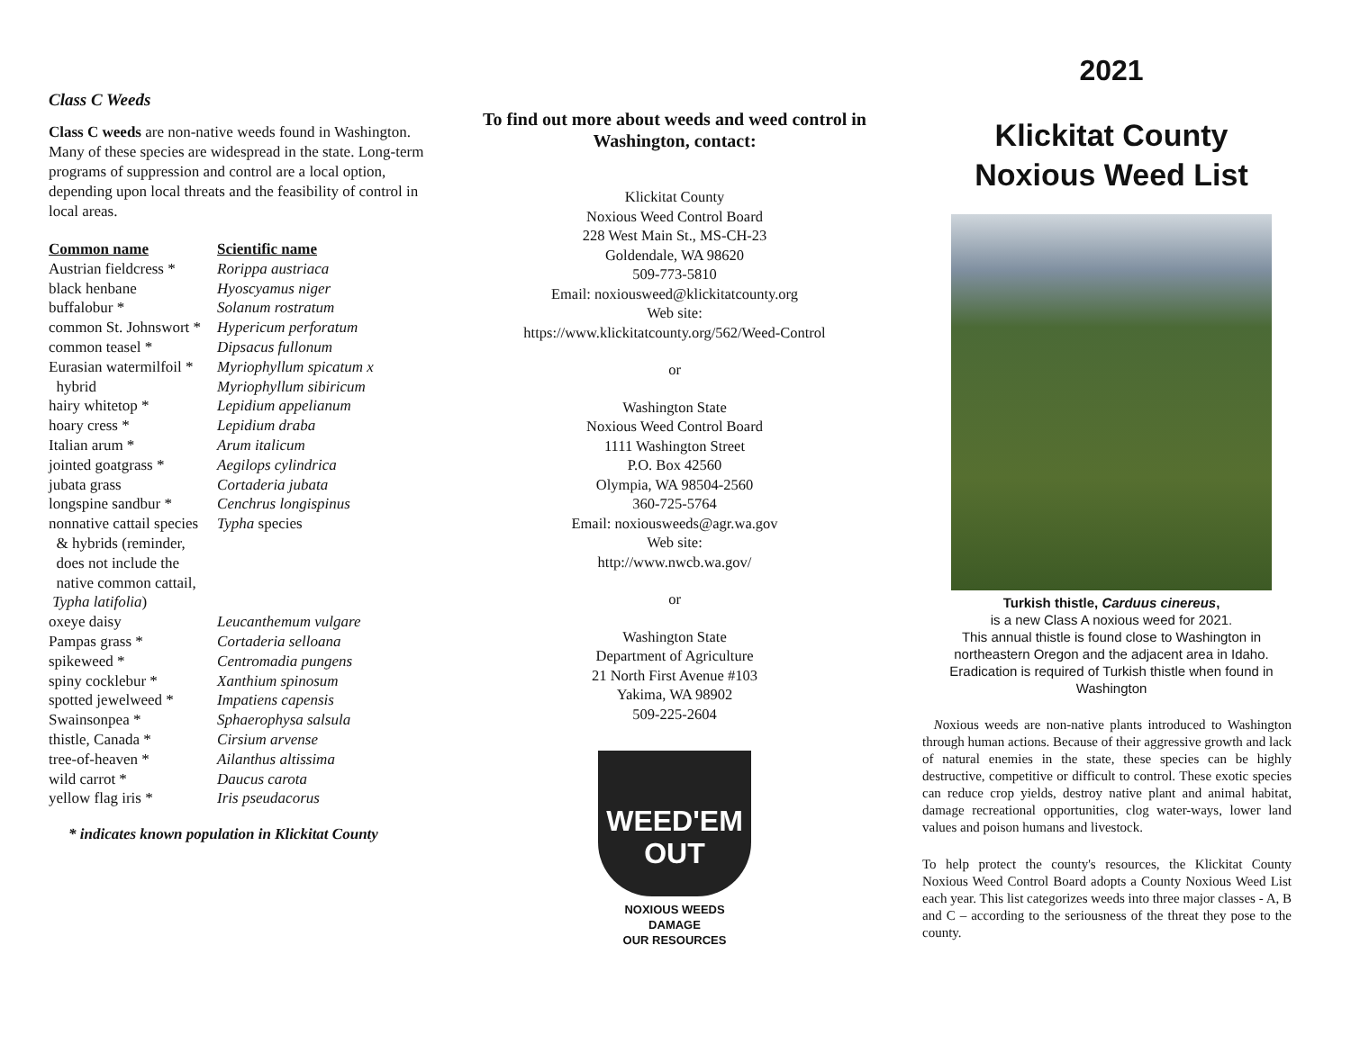Class C Weeds
Class C weeds are non-native weeds found in Washington. Many of these species are widespread in the state. Long-term programs of suppression and control are a local option, depending upon local threats and the feasibility of control in local areas.
| Common name | Scientific name |
| --- | --- |
| Austrian fieldcress * | Rorippa austriaca |
| black henbane | Hyoscyamus niger |
| buffalobur * | Solanum rostratum |
| common St. Johnswort * | Hypericum perforatum |
| common teasel * | Dipsacus fullonum |
| Eurasian watermilfoil * hybrid | Myriophyllum spicatum x Myriophyllum sibiricum |
| hairy whitetop * | Lepidium appelianum |
| hoary cress * | Lepidium draba |
| Italian arum * | Arum italicum |
| jointed goatgrass * | Aegilops cylindrica |
| jubata grass | Cortaderia jubata |
| longspine sandbur * | Cenchrus longispinus |
| nonnative cattail species & hybrids (reminder, does not include the native common cattail, Typha latifolia ) | Typha species |
| oxeye daisy | Leucanthemum vulgare |
| Pampas grass * | Cortaderia selloana |
| spikeweed * | Centromadia pungens |
| spiny cocklebur * | Xanthium spinosum |
| spotted jewelweed * | Impatiens capensis |
| Swainsonpea * | Sphaerophysa salsula |
| thistle, Canada * | Cirsium arvense |
| tree-of-heaven * | Ailanthus altissima |
| wild carrot * | Daucus carota |
| yellow flag iris * | Iris pseudacorus |
* indicates known population in Klickitat County
To find out more about weeds and weed control in Washington, contact:
Klickitat County
Noxious Weed Control Board
228 West Main St., MS-CH-23
Goldendale, WA 98620
509-773-5810
Email: noxiousweed@klickitatcounty.org
Web site:
https://www.klickitatcounty.org/562/Weed-Control
or
Washington State
Noxious Weed Control Board
1111 Washington Street
P.O. Box 42560
Olympia, WA 98504-2560
360-725-5764
Email: noxiousweeds@agr.wa.gov
Web site:
http://www.nwcb.wa.gov/
or
Washington State
Department of Agriculture
21 North First Avenue #103
Yakima, WA 98902
509-225-2604
WEED'EM
OUT
NOXIOUS WEEDS DAMAGE
OUR RESOURCES
2021
Klickitat County
Noxious Weed List
Turkish thistle, Carduus cinereus,
is a new Class A noxious weed for 2021.
This annual thistle is found close to Washington in northeastern Oregon and the adjacent area in Idaho. Eradication is required of Turkish thistle when found in Washington
Noxious weeds are non-native plants introduced to Washington through human actions. Because of their aggressive growth and lack of natural enemies in the state, these species can be highly destructive, competitive or difficult to control. These exotic species can reduce crop yields, destroy native plant and animal habitat, damage recreational opportunities, clog water-ways, lower land values and poison humans and livestock.
To help protect the county's resources, the Klickitat County Noxious Weed Control Board adopts a County Noxious Weed List each year. This list categorizes weeds into three major classes - A, B and C – according to the seriousness of the threat they pose to the county.